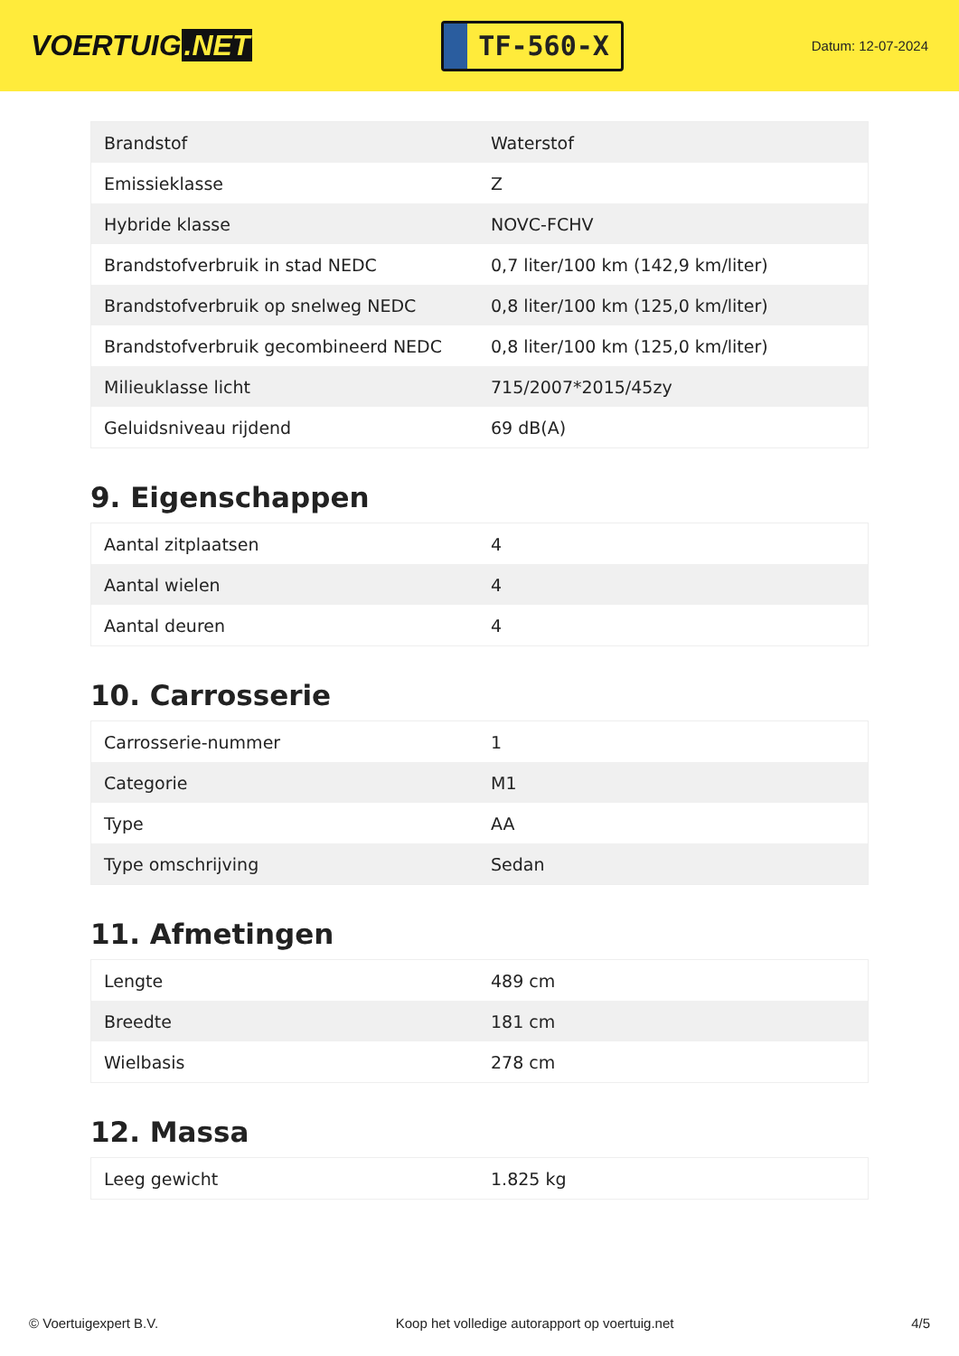VOERTUIG.NET
TF-560-X
Datum: 12-07-2024
| Brandstof | Waterstof |
| Emissieklasse | Z |
| Hybride klasse | NOVC-FCHV |
| Brandstofverbruik in stad NEDC | 0,7 liter/100 km (142,9 km/liter) |
| Brandstofverbruik op snelweg NEDC | 0,8 liter/100 km (125,0 km/liter) |
| Brandstofverbruik gecombineerd NEDC | 0,8 liter/100 km (125,0 km/liter) |
| Milieuklasse licht | 715/2007*2015/45zy |
| Geluidsniveau rijdend | 69 dB(A) |
9. Eigenschappen
| Aantal zitplaatsen | 4 |
| Aantal wielen | 4 |
| Aantal deuren | 4 |
10. Carrosserie
| Carrosserie-nummer | 1 |
| Categorie | M1 |
| Type | AA |
| Type omschrijving | Sedan |
11. Afmetingen
| Lengte | 489 cm |
| Breedte | 181 cm |
| Wielbasis | 278 cm |
12. Massa
| Leeg gewicht | 1.825 kg |
© Voertuigexpert B.V. Koop het volledige autorapport op voertuig.net 4/5